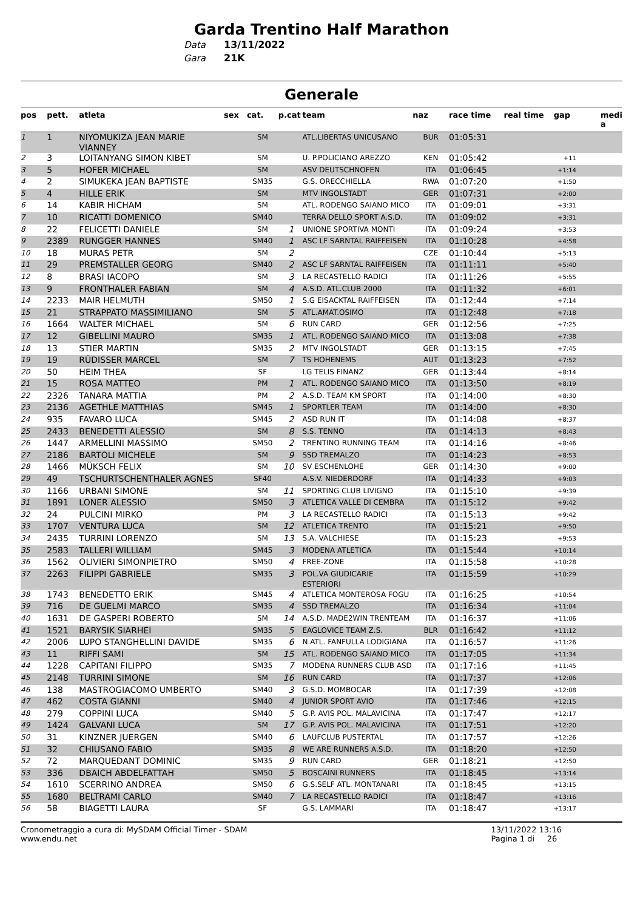Garda Trentino Half Marathon
Data 13/11/2022
Gara 21K
Generale
| pos | pett. | atleta | sex | cat. | p.cat | team | naz | race time | real time | gap | medi a |
| --- | --- | --- | --- | --- | --- | --- | --- | --- | --- | --- | --- |
| 1 | 1 | NIYOMUKIZA JEAN MARIE VIANNEY | | SM | | ATL.LIBERTAS UNICUSANO | BUR | 01:05:31 | | | |
| 2 | 3 | LOITANYANG SIMON KIBET | | SM | | U. P.POLICIANO AREZZO | KEN | 01:05:42 | | +11 | |
| 3 | 5 | HOFER MICHAEL | | SM | | ASV DEUTSCHNOFEN | ITA | 01:06:45 | | +1:14 | |
| 4 | 2 | SIMUKEKA JEAN BAPTISTE | | SM35 | | G.S. ORECCHIELLA | RWA | 01:07:20 | | +1:50 | |
| 5 | 4 | HILLE ERIK | | SM | | MTV INGOLSTADT | GER | 01:07:31 | | +2:00 | |
| 6 | 14 | KABIR HICHAM | | SM | | ATL. RODENGO SAIANO MICO | ITA | 01:09:01 | | +3:31 | |
| 7 | 10 | RICATTI DOMENICO | | SM40 | | TERRA DELLO SPORT A.S.D. | ITA | 01:09:02 | | +3:31 | |
| 8 | 22 | FELICETTI DANIELE | | SM | 1 | UNIONE SPORTIVA MONTI | ITA | 01:09:24 | | +3:53 | |
| 9 | 2389 | RUNGGER HANNES | | SM40 | 1 | ASC LF SARNTAL RAIFFEISEN | ITA | 01:10:28 | | +4:58 | |
| 10 | 18 | MURAS PETR | | SM | 2 | | CZE | 01:10:44 | | +5:13 | |
| 11 | 29 | PREMSTALLER GEORG | | SM40 | 2 | ASC LF SARNTAL RAIFFEISEN | ITA | 01:11:11 | | +5:40 | |
| 12 | 8 | BRASI IACOPO | | SM | 3 | LA RECASTELLO RADICI | ITA | 01:11:26 | | +5:55 | |
| 13 | 9 | FRONTHALER FABIAN | | SM | 4 | A.S.D. ATL.CLUB 2000 | ITA | 01:11:32 | | +6:01 | |
| 14 | 2233 | MAIR HELMUTH | | SM50 | 1 | S.G EISACKTAL RAIFFEISEN | ITA | 01:12:44 | | +7:14 | |
| 15 | 21 | STRAPPATO MASSIMILIANO | | SM | 5 | ATL.AMAT.OSIMO | ITA | 01:12:48 | | +7:18 | |
| 16 | 1664 | WALTER MICHAEL | | SM | 6 | RUN CARD | GER | 01:12:56 | | +7:25 | |
| 17 | 12 | GIBELLINI MAURO | | SM35 | 1 | ATL. RODENGO SAIANO MICO | ITA | 01:13:08 | | +7:38 | |
| 18 | 13 | STIER MARTIN | | SM35 | 2 | MTV INGOLSTADT | GER | 01:13:15 | | +7:45 | |
| 19 | 19 | RÜDISSER MARCEL | | SM | 7 | TS HOHENEMS | AUT | 01:13:23 | | +7:52 | |
| 20 | 50 | HEIM THEA | | SF | | LG TELIS FINANZ | GER | 01:13:44 | | +8:14 | |
| 21 | 15 | ROSA MATTEO | | PM | 1 | ATL. RODENGO SAIANO MICO | ITA | 01:13:50 | | +8:19 | |
| 22 | 2326 | TANARA MATTIA | | PM | 2 | A.S.D. TEAM KM SPORT | ITA | 01:14:00 | | +8:30 | |
| 23 | 2136 | AGETHLE MATTHIAS | | SM45 | 1 | SPORTLER TEAM | ITA | 01:14:00 | | +8:30 | |
| 24 | 935 | FAVARO LUCA | | SM45 | 2 | ASD RUN IT | ITA | 01:14:08 | | +8:37 | |
| 25 | 2433 | BENEDETTI ALESSIO | | SM | 8 | S.S. TENNO | ITA | 01:14:13 | | +8:43 | |
| 26 | 1447 | ARMELLINI MASSIMO | | SM50 | 2 | TRENTINO RUNNING TEAM | ITA | 01:14:16 | | +8:46 | |
| 27 | 2186 | BARTOLI MICHELE | | SM | 9 | SSD TREMALZO | ITA | 01:14:23 | | +8:53 | |
| 28 | 1466 | MÜKSCH FELIX | | SM | 10 | SV ESCHENLOHE | GER | 01:14:30 | | +9:00 | |
| 29 | 49 | TSCHURTSCHENTHALER AGNES | | SF40 | | A.S.V. NIEDERDORF | ITA | 01:14:33 | | +9:03 | |
| 30 | 1166 | URBANI SIMONE | | SM | 11 | SPORTING CLUB LIVIGNO | ITA | 01:15:10 | | +9:39 | |
| 31 | 1891 | LONER ALESSIO | | SM50 | 3 | ATLETICA VALLE DI CEMBRA | ITA | 01:15:12 | | +9:42 | |
| 32 | 24 | PULCINI MIRKO | | PM | 3 | LA RECASTELLO RADICI | ITA | 01:15:13 | | +9:42 | |
| 33 | 1707 | VENTURA LUCA | | SM | 12 | ATLETICA TRENTO | ITA | 01:15:21 | | +9:50 | |
| 34 | 2435 | TURRINI LORENZO | | SM | 13 | S.A. VALCHIESE | ITA | 01:15:23 | | +9:53 | |
| 35 | 2583 | TALLERI WILLIAM | | SM45 | 3 | MODENA ATLETICA | ITA | 01:15:44 | | +10:14 | |
| 36 | 1562 | OLIVIERI SIMONPIETRO | | SM50 | 4 | FREE-ZONE | ITA | 01:15:58 | | +10:28 | |
| 37 | 2263 | FILIPPI GABRIELE | | SM35 | 3 | POL.VA GIUDICARIE ESTERIORI | ITA | 01:15:59 | | +10:29 | |
| 38 | 1743 | BENEDETTO ERIK | | SM45 | 4 | ATLETICA MONTEROSA FOGU | ITA | 01:16:25 | | +10:54 | |
| 39 | 716 | DE GUELMI MARCO | | SM35 | 4 | SSD TREMALZO | ITA | 01:16:34 | | +11:04 | |
| 40 | 1631 | DE GASPERI ROBERTO | | SM | 14 | A.S.D. MADE2WIN TRENTEAM | ITA | 01:16:37 | | +11:06 | |
| 41 | 1521 | BARYSIK SIARHEI | | SM35 | 5 | EAGLOVICE TEAM Z.S. | BLR | 01:16:42 | | +11:12 | |
| 42 | 2006 | LUPO STANGHELLINI DAVIDE | | SM35 | 6 | N.ATL. FANFULLA LODIGIANA | ITA | 01:16:57 | | +11:26 | |
| 43 | 11 | RIFFI SAMI | | SM | 15 | ATL. RODENGO SAIANO MICO | ITA | 01:17:05 | | +11:34 | |
| 44 | 1228 | CAPITANI FILIPPO | | SM35 | 7 | MODENA RUNNERS CLUB ASD | ITA | 01:17:16 | | +11:45 | |
| 45 | 2148 | TURRINI SIMONE | | SM | 16 | RUN CARD | ITA | 01:17:37 | | +12:06 | |
| 46 | 138 | MASTROGIACOMO UMBERTO | | SM40 | 3 | G.S.D. MOMBOCAR | ITA | 01:17:39 | | +12:08 | |
| 47 | 462 | COSTA GIANNI | | SM40 | 4 | JUNIOR SPORT AVIO | ITA | 01:17:46 | | +12:15 | |
| 48 | 279 | COPPINI LUCA | | SM40 | 5 | G.P. AVIS POL. MALAVICINA | ITA | 01:17:47 | | +12:17 | |
| 49 | 1424 | GALVANI LUCA | | SM | 17 | G.P. AVIS POL. MALAVICINA | ITA | 01:17:51 | | +12:20 | |
| 50 | 31 | KINZNER JUERGEN | | SM40 | 6 | LAUFCLUB PUSTERTAL | ITA | 01:17:57 | | +12:26 | |
| 51 | 32 | CHIUSANO FABIO | | SM35 | 8 | WE ARE RUNNERS A.S.D. | ITA | 01:18:20 | | +12:50 | |
| 52 | 72 | MARQUEDANT DOMINIC | | SM35 | 9 | RUN CARD | GER | 01:18:21 | | +12:50 | |
| 53 | 336 | DBAICH ABDELFATTAH | | SM50 | 5 | BOSCAINI RUNNERS | ITA | 01:18:45 | | +13:14 | |
| 54 | 1610 | SCERRINO ANDREA | | SM50 | 6 | G.S.SELF ATL. MONTANARI | ITA | 01:18:45 | | +13:15 | |
| 55 | 1680 | BELTRAMI CARLO | | SM40 | 7 | LA RECASTELLO RADICI | ITA | 01:18:47 | | +13:16 | |
| 56 | 58 | BIAGETTI LAURA | | SF | | G.S. LAMMARI | ITA | 01:18:47 | | +13:17 | |
Cronometraggio a cura di: MySDAM Official Timer - SDAM
www.endu.net
13/11/2022 13:16
Pagina 1 di 26